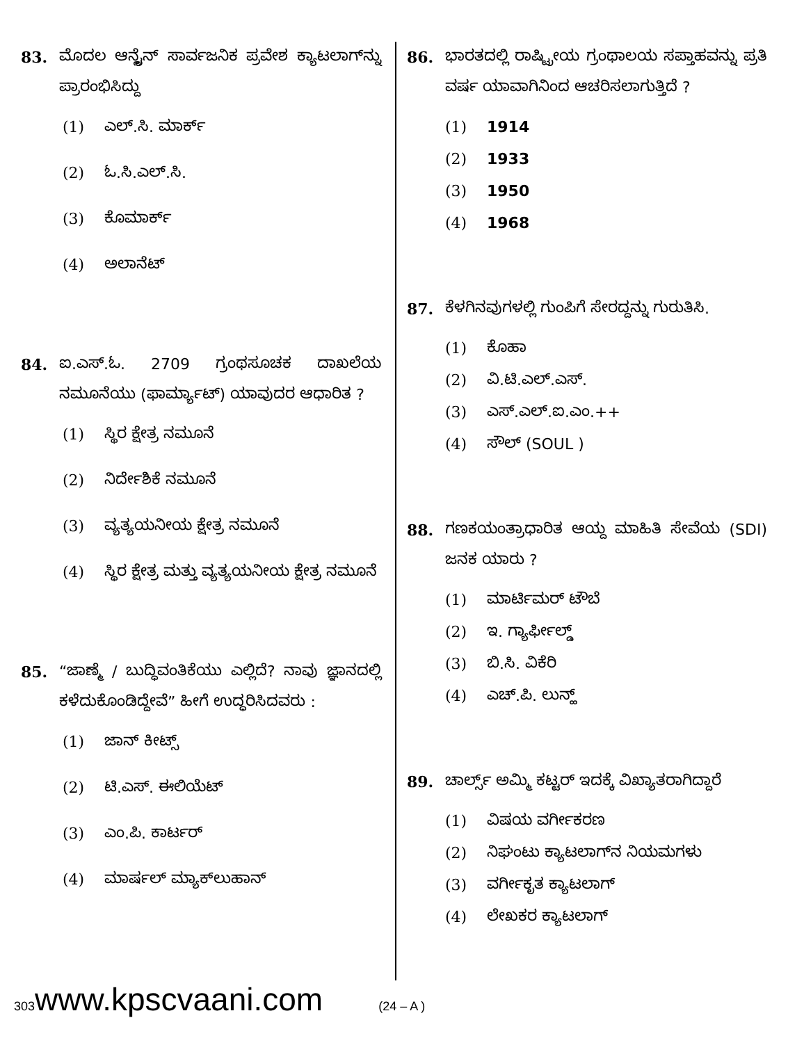83. ಮೊದಲ ಆನ್ಲೈನ್ ಸಾರ್ವಜನಿಕ ಪ್ರವೇಶ ಕ್ಯಾಟಲಾಗ್‌ನ್ನು ಪ್ರಾರಂಭಿಸಿದ್ದು
(1) ಎಲ್.ಸಿ. ಮಾರ್ಕ್
(2) ಓ.ಸಿ.ಎಲ್.ಸಿ.
(3) ಕೊಮಾರ್ಕ್
(4) ಅಲಾನೆಟ್
84. ಐ.ಎಸ್.ಓ. 2709 ಗ್ರಂಥಸೂಚಕ ದಾಖಲೆಯ ನಮೂನೆಯು (ಫಾರ್ಮ್ಯಾಟ್) ಯಾವುದರ ಆಧಾರಿತ ?
(1) ಸ್ಥಿರ ಕ್ಷೇತ್ರ ನಮೂನೆ
(2) ನಿರ್ದೇಶಿಕೆ ನಮೂನೆ
(3) ವ್ಯತ್ಯಯನೀಯ ಕ್ಷೇತ್ರ ನಮೂನೆ
(4) ಸ್ಥಿರ ಕ್ಷೇತ್ರ ಮತ್ತು ವ್ಯತ್ಯಯನೀಯ ಕ್ಷೇತ್ರ ನಮೂನೆ
85. “ಜಾಣ್ಮೆ / ಬುದ್ಧಿವಂತಿಕೆಯು ಎಲ್ಲಿದೆ? ನಾವು ಜ್ಞಾನದಲ್ಲಿ ಕಳೆದುಕೊಂಡಿದ್ದೇವೆ” ಹೀಗೆ ಉದ್ಧರಿಸಿದವರು :
(1) ಜಾನ್ ಕೀಟ್ಸ್
(2) ಟಿ.ಎಸ್. ಈಲಿಯೆಟ್
(3) ಎಂ.ಪಿ. ಕಾರ್ಟರ್
(4) ಮಾರ್ಷಲ್ ಮ್ಯಾಕ್‌ಲುಹಾನ್
86. ಭಾರತದಲ್ಲಿ ರಾಷ್ಟ್ರೀಯ ಗ್ರಂಥಾಲಯ ಸಪ್ತಾಹವನ್ನು ಪ್ರತಿ ವರ್ಷ ಯಾವಾಗಿನಿಂದ ಆಚರಿಸಲಾಗುತ್ತಿದೆ ?
(1) 1914
(2) 1933
(3) 1950
(4) 1968
87. ಕೆಳಗಿನವುಗಳಲ್ಲಿ ಗುಂಪಿಗೆ ಸೇರದ್ದನ್ನು ಗುರುತಿಸಿ.
(1) ಕೊಹಾ
(2) ವಿ.ಟಿ.ಎಲ್.ಎಸ್.
(3) ಎಸ್.ಎಲ್.ಐ.ಎಂ.++
(4) ಸೌಲ್ (SOUL )
88. ಗಣಕಯಂತ್ರಾಧಾರಿತ ಆಯ್ದ ಮಾಹಿತಿ ಸೇವೆಯ (SDI) ಜನಕ ಯಾರು ?
(1) ಮಾರ್ಟಿಮರ್ ಟೌಬೆ
(2) ಇ. ಗ್ಯಾರ್ಫೀಲ್ಡ್
(3) ಬಿ.ಸಿ. ವಿಕೆರಿ
(4) ಎಚ್.ಪಿ. ಲುನ್ಹ್
89. ಚಾರ್ಲ್ಸ್ ಅಮ್ಮಿ ಕಟ್ಟರ್ ಇದಕ್ಕೆ ವಿಖ್ಯಾತರಾಗಿದ್ದಾರೆ
(1) ವಿಷಯ ವರ್ಗೀಕರಣ
(2) ನಿಘಂಟು ಕ್ಯಾಟಲಾಗ್‌ನ ನಿಯಮಗಳು
(3) ವರ್ಗೀಕೃತ ಕ್ಯಾಟಲಾಗ್
(4) ಲೇಖಕರ ಕ್ಯಾಟಲಾಗ್
303 www.kpscvaani.com (24 – A )